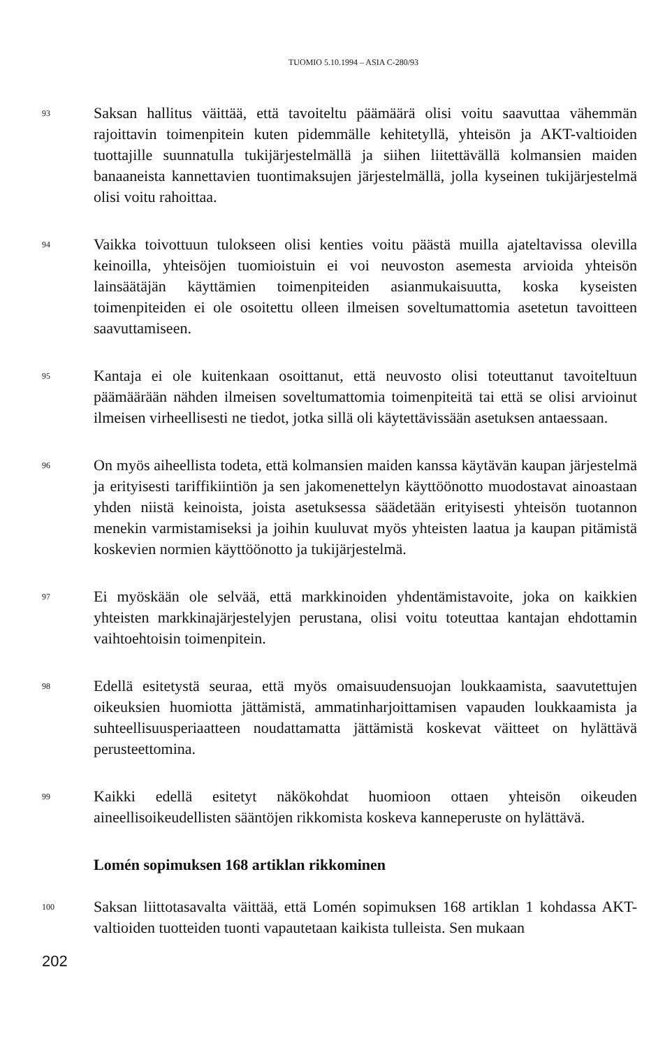TUOMIO 5.10.1994 – ASIA C-280/93
93
Saksan hallitus väittää, että tavoiteltu päämäärä olisi voitu saavuttaa vähemmän rajoittavin toimenpitein kuten pidemmälle kehitetyllä, yhteisön ja AKT-valtioiden tuottajille suunnatulla tukijärjestelmällä ja siihen liitettävällä kolmansien maiden banaaneista kannettavien tuontimaksujen järjestelmällä, jolla kyseinen tukijärjestelmä olisi voitu rahoittaa.
94
Vaikka toivottuun tulokseen olisi kenties voitu päästä muilla ajateltavissa olevilla keinoilla, yhteisöjen tuomioistuin ei voi neuvoston asemesta arvioida yhteisön lainsäätäjän käyttämien toimenpiteiden asianmukaisuutta, koska kyseisten toimenpiteiden ei ole osoitettu olleen ilmeisen soveltumattomia asetetun tavoitteen saavuttamiseen.
95
Kantaja ei ole kuitenkaan osoittanut, että neuvosto olisi toteuttanut tavoiteltuun päämäärään nähden ilmeisen soveltumattomia toimenpiteitä tai että se olisi arvioinut ilmeisen virheellisesti ne tiedot, jotka sillä oli käytettävissään asetuksen antaessaan.
96
On myös aiheellista todeta, että kolmansien maiden kanssa käytävän kaupan järjestelmä ja erityisesti tariffikiintiön ja sen jakomenettelyn käyttöönotto muodostavat ainoastaan yhden niistä keinoista, joista asetuksessa säädetään erityisesti yhteisön tuotannon menekin varmistamiseksi ja joihin kuuluvat myös yhteisten laatua ja kaupan pitämistä koskevien normien käyttöönotto ja tukijärjestelmä.
97
Ei myöskään ole selvää, että markkinoiden yhdentämistavoite, joka on kaikkien yhteisten markkinajärjestelyjen perustana, olisi voitu toteuttaa kantajan ehdottamin vaihtoehtoisin toimenpitein.
98
Edellä esitetystä seuraa, että myös omaisuudensuojan loukkaamista, saavutettujen oikeuksien huomiotta jättämistä, ammatinharjoittamisen vapauden loukkaamista ja suhteellisuusperiaatteen noudattamatta jättämistä koskevat väitteet on hylättävä perusteettomina.
99
Kaikki edellä esitetyt näkökohdat huomioon ottaen yhteisön oikeuden aineellisoikeudellisten sääntöjen rikkomista koskeva kanneperuste on hylättävä.
Lomén sopimuksen 168 artiklan rikkominen
100
Saksan liittotasavalta väittää, että Lomén sopimuksen 168 artiklan 1 kohdassa AKT-valtioiden tuotteiden tuonti vapautetaan kaikista tulleista. Sen mukaan
202